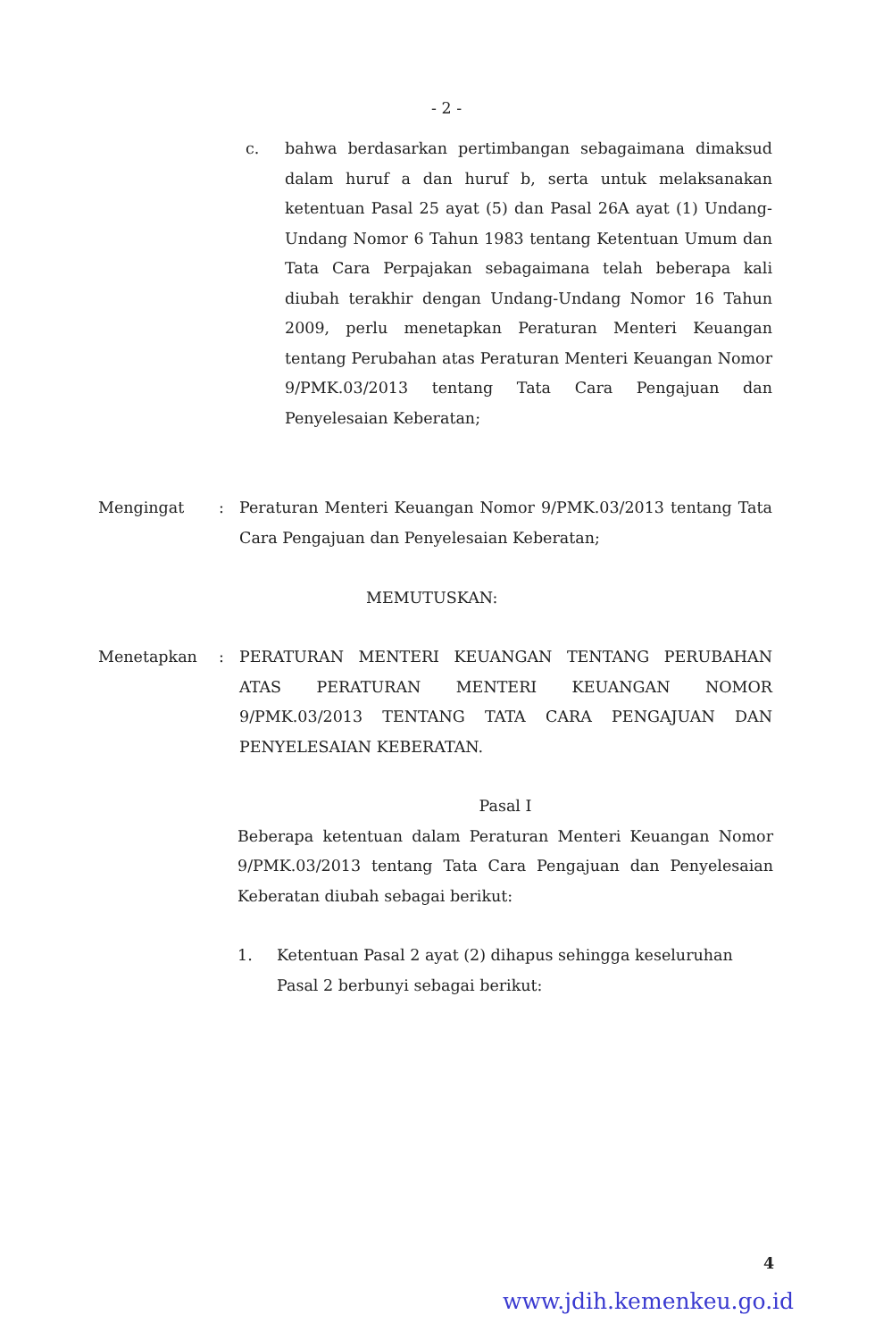- 2 -
c. bahwa berdasarkan pertimbangan sebagaimana dimaksud dalam huruf a dan huruf b, serta untuk melaksanakan ketentuan Pasal 25 ayat (5) dan Pasal 26A ayat (1) Undang-Undang Nomor 6 Tahun 1983 tentang Ketentuan Umum dan Tata Cara Perpajakan sebagaimana telah beberapa kali diubah terakhir dengan Undang-Undang Nomor 16 Tahun 2009, perlu menetapkan Peraturan Menteri Keuangan tentang Perubahan atas Peraturan Menteri Keuangan Nomor 9/PMK.03/2013 tentang Tata Cara Pengajuan dan Penyelesaian Keberatan;
Mengingat : Peraturan Menteri Keuangan Nomor 9/PMK.03/2013 tentang Tata Cara Pengajuan dan Penyelesaian Keberatan;
MEMUTUSKAN:
Menetapkan : PERATURAN MENTERI KEUANGAN TENTANG PERUBAHAN ATAS PERATURAN MENTERI KEUANGAN NOMOR 9/PMK.03/2013 TENTANG TATA CARA PENGAJUAN DAN PENYELESAIAN KEBERATAN.
Pasal I
Beberapa ketentuan dalam Peraturan Menteri Keuangan Nomor 9/PMK.03/2013 tentang Tata Cara Pengajuan dan Penyelesaian Keberatan diubah sebagai berikut:
1. Ketentuan Pasal 2 ayat (2) dihapus sehingga keseluruhan Pasal 2 berbunyi sebagai berikut:
4
www.jdih.kemenkeu.go.id